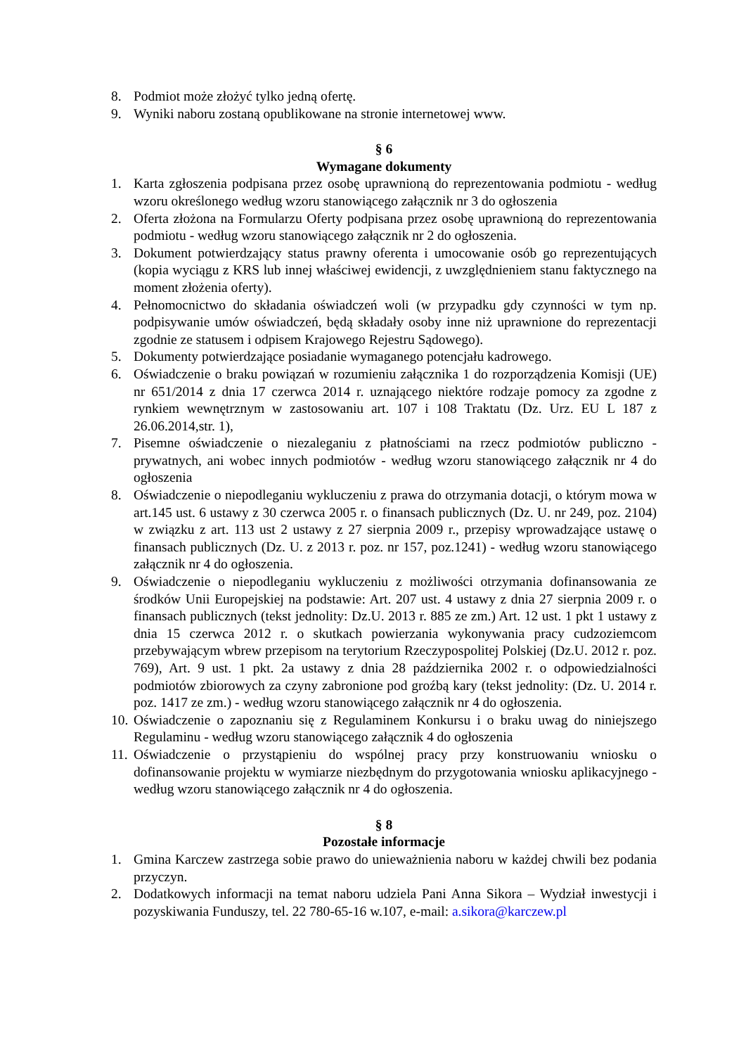8. Podmiot może złożyć tylko jedną ofertę.
9. Wyniki naboru zostaną opublikowane na stronie internetowej www.
§ 6
Wymagane dokumenty
1. Karta zgłoszenia podpisana przez osobę uprawnioną do reprezentowania podmiotu - według wzoru określonego według wzoru stanowiącego załącznik nr 3 do ogłoszenia
2. Oferta złożona na Formularzu Oferty podpisana przez osobę uprawnioną do reprezentowania podmiotu - według wzoru stanowiącego załącznik nr 2 do ogłoszenia.
3. Dokument potwierdzający status prawny oferenta i umocowanie osób go reprezentujących (kopia wyciągu z KRS lub innej właściwej ewidencji, z uwzględnieniem stanu faktycznego na moment złożenia oferty).
4. Pełnomocnictwo do składania oświadczeń woli (w przypadku gdy czynności w tym np. podpisywanie umów oświadczeń, będą składały osoby inne niż uprawnione do reprezentacji zgodnie ze statusem i odpisem Krajowego Rejestru Sądowego).
5. Dokumenty potwierdzające posiadanie wymaganego potencjału kadrowego.
6. Oświadczenie o braku powiązań w rozumieniu załącznika 1 do rozporządzenia Komisji (UE) nr 651/2014 z dnia 17 czerwca 2014 r. uznającego niektóre rodzaje pomocy za zgodne z rynkiem wewnętrznym w zastosowaniu art. 107 i 108 Traktatu (Dz. Urz. EU L 187 z 26.06.2014,str. 1),
7. Pisemne oświadczenie o niezaleganiu z płatnościami na rzecz podmiotów publiczno - prywatnych, ani wobec innych podmiotów - według wzoru stanowiącego załącznik nr 4 do ogłoszenia
8. Oświadczenie o niepodleganiu wykluczeniu z prawa do otrzymania dotacji, o którym mowa w art.145 ust. 6 ustawy z 30 czerwca 2005 r. o finansach publicznych (Dz. U. nr 249, poz. 2104) w związku z art. 113 ust 2 ustawy z 27 sierpnia 2009 r., przepisy wprowadzające ustawę o finansach publicznych (Dz. U. z 2013 r. poz. nr 157, poz.1241) - według wzoru stanowiącego załącznik nr 4 do ogłoszenia.
9. Oświadczenie o niepodleganiu wykluczeniu z możliwości otrzymania dofinansowania ze środków Unii Europejskiej na podstawie: Art. 207 ust. 4 ustawy z dnia 27 sierpnia 2009 r. o finansach publicznych (tekst jednolity: Dz.U. 2013 r. 885 ze zm.) Art. 12 ust. 1 pkt 1 ustawy z dnia 15 czerwca 2012 r. o skutkach powierzania wykonywania pracy cudzoziemcom przebywającym wbrew przepisom na terytorium Rzeczypospolitej Polskiej (Dz.U. 2012 r. poz. 769), Art. 9 ust. 1 pkt. 2a ustawy z dnia 28 października 2002 r. o odpowiedzialności podmiotów zbiorowych za czyny zabronione pod groźbą kary (tekst jednolity: (Dz. U. 2014 r. poz. 1417 ze zm.) - według wzoru stanowiącego załącznik nr 4 do ogłoszenia.
10. Oświadczenie o zapoznaniu się z Regulaminem Konkursu i o braku uwag do niniejszego Regulaminu - według wzoru stanowiącego załącznik 4 do ogłoszenia
11. Oświadczenie o przystąpieniu do wspólnej pracy przy konstruowaniu wniosku o dofinansowanie projektu w wymiarze niezbędnym do przygotowania wniosku aplikacyjnego - według wzoru stanowiącego załącznik nr 4 do ogłoszenia.
§ 8
Pozostałe informacje
1. Gmina Karczew zastrzega sobie prawo do unieważnienia naboru w każdej chwili bez podania przyczyn.
2. Dodatkowych informacji na temat naboru udziela Pani Anna Sikora – Wydział inwestycji i pozyskiwania Funduszy, tel. 22 780-65-16 w.107, e-mail: a.sikora@karczew.pl